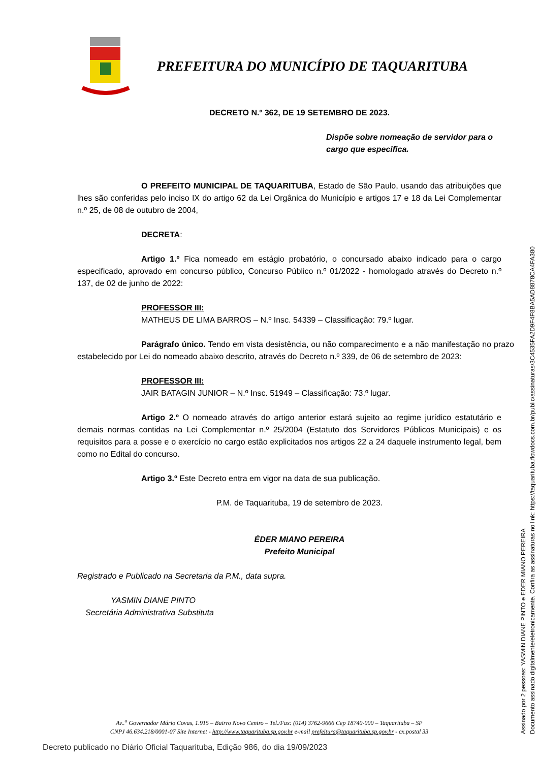PREFEITURA DO MUNICÍPIO DE TAQUARITUBA
DECRETO N.º 362, DE 19 SETEMBRO DE 2023.
Dispõe sobre nomeação de servidor para o cargo que especifica.
O PREFEITO MUNICIPAL DE TAQUARITUBA, Estado de São Paulo, usando das atribuições que lhes são conferidas pelo inciso IX do artigo 62 da Lei Orgânica do Município e artigos 17 e 18 da Lei Complementar n.º 25, de 08 de outubro de 2004,
DECRETA:
Artigo 1.º Fica nomeado em estágio probatório, o concursado abaixo indicado para o cargo especificado, aprovado em concurso público, Concurso Público n.º 01/2022 - homologado através do Decreto n.º 137, de 02 de junho de 2022:
PROFESSOR III:
MATHEUS DE LIMA BARROS – N.º Insc. 54339 – Classificação: 79.º lugar.
Parágrafo único. Tendo em vista desistência, ou não comparecimento e a não manifestação no prazo estabelecido por Lei do nomeado abaixo descrito, através do Decreto n.º 339, de 06 de setembro de 2023:
PROFESSOR III:
JAIR BATAGIN JUNIOR – N.º Insc. 51949 – Classificação: 73.º lugar.
Artigo 2.º O nomeado através do artigo anterior estará sujeito ao regime jurídico estatutário e demais normas contidas na Lei Complementar n.º 25/2004 (Estatuto dos Servidores Públicos Municipais) e os requisitos para a posse e o exercício no cargo estão explicitados nos artigos 22 a 24 daquele instrumento legal, bem como no Edital do concurso.
Artigo 3.º Este Decreto entra em vigor na data de sua publicação.
P.M. de Taquarituba, 19 de setembro de 2023.
ÉDER MIANO PEREIRA
Prefeito Municipal
Registrado e Publicado na Secretaria da P.M., data supra.
YASMIN DIANE PINTO
Secretária Administrativa Substituta
Av..<sup>a</sup> Governador Mário Covas, 1.915 – Bairro Novo Centro – Tel./Fax: (014) 3762-9666 Cep 18740-000 – Taquarituba – SP
CNPJ 46.634.218/0001-07 Site Internet - http://www.taquarituba.sp.gov.br e-mail prefeitura@taquarituba.sp.gov.br - cx.postal 33
Decreto publicado no Diário Oficial Taquarituba, Edição 986, do dia 19/09/2023
Assinado por 2 pessoas: YASMIN DIANE PINTO e EDER MIANO PEREIRA
Documento assinado digitalmente/eletronicamente. Confira as assinaturas no link: https://taquarituba.flowdocs.com.br/public/assinaturas/3C4535FA2D9F4F8BA5AD8878CA4FA380